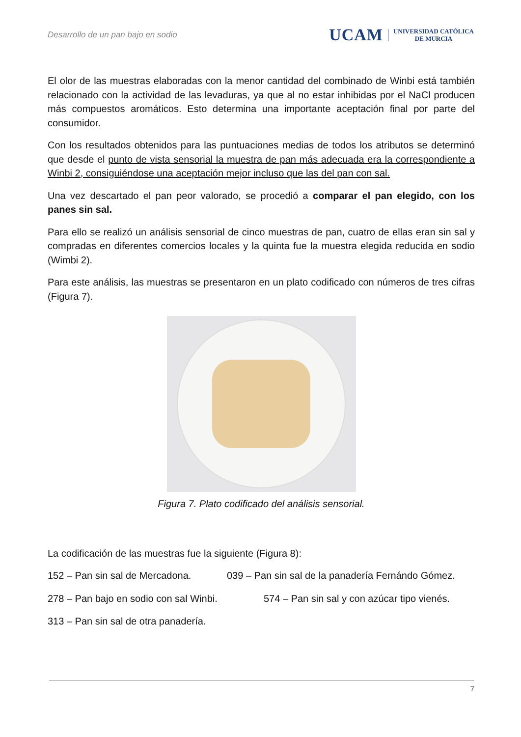Desarrollo de un pan bajo en sodio
UCAM UNIVERSIDAD CATÓLICA
DE MURCIA
El olor de las muestras elaboradas con la menor cantidad del combinado de Winbi está también relacionado con la actividad de las levaduras, ya que al no estar inhibidas por el NaCl producen más compuestos aromáticos. Esto determina una importante aceptación final por parte del consumidor.
Con los resultados obtenidos para las puntuaciones medias de todos los atributos se determinó que desde el punto de vista sensorial la muestra de pan más adecuada era la correspondiente a Winbi 2, consiguiéndose una aceptación mejor incluso que las del pan con sal.
Una vez descartado el pan peor valorado, se procedió a comparar el pan elegido, con los panes sin sal.
Para ello se realizó un análisis sensorial de cinco muestras de pan, cuatro de ellas eran sin sal y compradas en diferentes comercios locales y la quinta fue la muestra elegida reducida en sodio (Wimbi 2).
Para este análisis, las muestras se presentaron en un plato codificado con números de tres cifras (Figura 7).
Figura 7. Plato codificado del análisis sensorial.
La codificación de las muestras fue la siguiente (Figura 8):
152 – Pan sin sal de Mercadona. 039 – Pan sin sal de la panadería Fernándo Gómez.
278 – Pan bajo en sodio con sal Winbi. 574 – Pan sin sal y con azúcar tipo vienés.
313 – Pan sin sal de otra panadería.
7